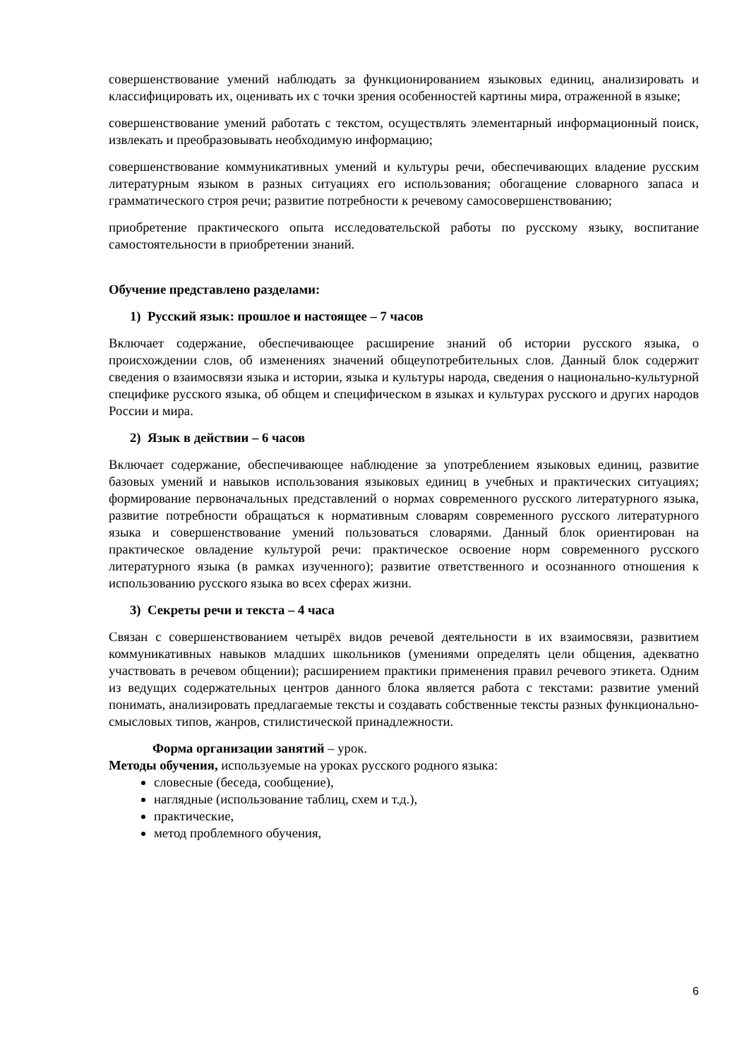совершенствование умений наблюдать за функционированием языковых единиц, анализировать и классифицировать их, оценивать их с точки зрения особенностей картины мира, отраженной в языке;
совершенствование умений работать с текстом, осуществлять элементарный информационный поиск, извлекать и преобразовывать необходимую информацию;
совершенствование коммуникативных умений и культуры речи, обеспечивающих владение русским литературным языком в разных ситуациях его использования; обогащение словарного запаса и грамматического строя речи; развитие потребности к речевому самосовершенствованию;
приобретение практического опыта исследовательской работы по русскому языку, воспитание самостоятельности в приобретении знаний.
Обучение представлено разделами:
1) Русский язык: прошлое и настоящее – 7 часов
Включает содержание, обеспечивающее расширение знаний об истории русского языка, о происхождении слов, об изменениях значений общеупотребительных слов. Данный блок содержит сведения о взаимосвязи языка и истории, языка и культуры народа, сведения о национально-культурной специфике русского языка, об общем и специфическом в языках и культурах русского и других народов России и мира.
2) Язык в действии – 6 часов
Включает содержание, обеспечивающее наблюдение за употреблением языковых единиц, развитие базовых умений и навыков использования языковых единиц в учебных и практических ситуациях; формирование первоначальных представлений о нормах современного русского литературного языка, развитие потребности обращаться к нормативным словарям современного русского литературного языка и совершенствование умений пользоваться словарями. Данный блок ориентирован на практическое овладение культурой речи: практическое освоение норм современного русского литературного языка (в рамках изученного); развитие ответственного и осознанного отношения к использованию русского языка во всех сферах жизни.
3) Секреты речи и текста – 4 часа
Связан с совершенствованием четырёх видов речевой деятельности в их взаимосвязи, развитием коммуникативных навыков младших школьников (умениями определять цели общения, адекватно участвовать в речевом общении); расширением практики применения правил речевого этикета. Одним из ведущих содержательных центров данного блока является работа с текстами: развитие умений понимать, анализировать предлагаемые тексты и создавать собственные тексты разных функционально-смысловых типов, жанров, стилистической принадлежности.
Форма организации занятий – урок.
Методы обучения, используемые на уроках русского родного языка:
словесные (беседа, сообщение),
наглядные (использование таблиц, схем и т.д.),
практические,
метод проблемного обучения,
6